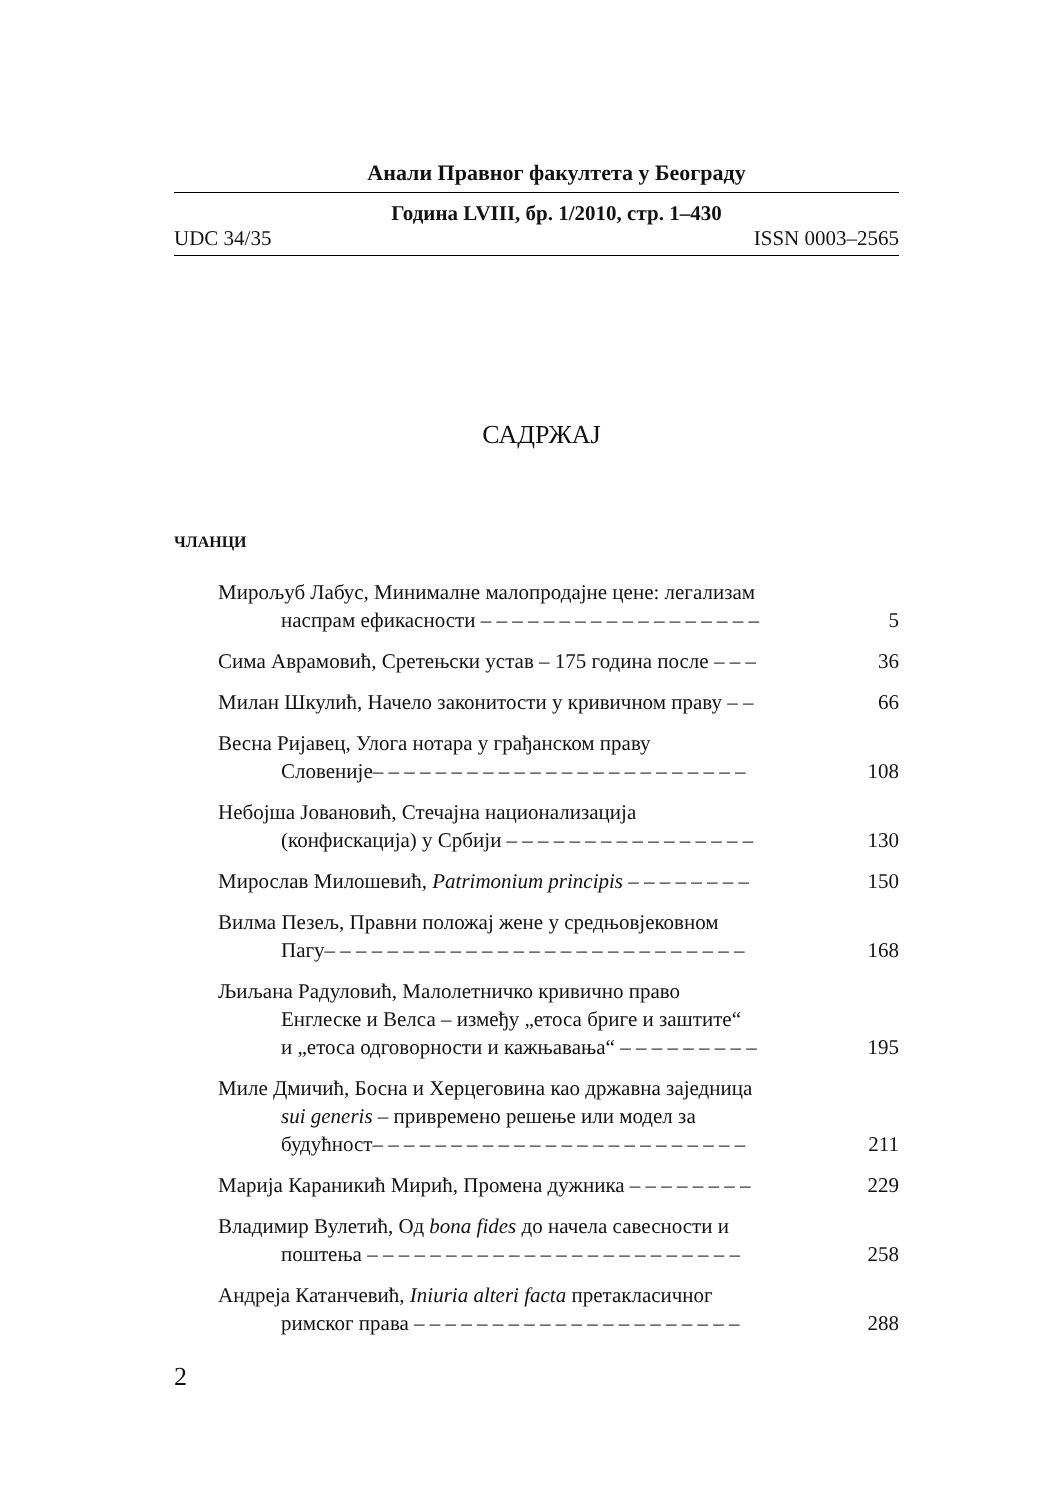Анали Правног факултета у Београду
Година LVIII, бр. 1/2010, стр. 1–430
UDC 34/35 ISSN 0003–2565
САДРЖАЈ
ЧЛАНЦИ
Мирољуб Лабус, Минималне малопродајне цене: легализам
наспрам ефикасности – – – – – – – – – – – – – – – – – –
5
Сима Аврамовић, Сретењски устав – 175 година после – – –
36
Милан Шкулић, Начело законитости у кривичном праву – –
66
Весна Ријавец, Улога нотара у грађанском праву
Словеније– – – – – – – – – – – – – – – – – – – – – – – –
108
Небојша Јовановић, Стечајна национализација
(конфискација) у Србији – – – – – – – – – – – – – – – –
130
Мирослав Милошевић, Patrimonium principis – – – – – – – –
150
Вилма Пезељ, Правни положај жене у средњовјековном
Пагу– – – – – – – – – – – – – – – – – – – – – – – – – – –
168
Љиљана Радуловић, Малолетничко кривично право
Енглеске и Велса – између „етоса бриге и заштите“
и „етоса одговорности и кажњавања“ – – – – – – – – –
195
Миле Дмичић, Босна и Херцеговина као државна заједница
sui generis – привремено решење или модел за
будућност– – – – – – – – – – – – – – – – – – – – – – – –
211
Марија Караникић Мирић, Промена дужника – – – – – – – –
229
Владимир Вулетић, Од bona fides до начела савесности и
поштења – – – – – – – – – – – – – – – – – – – – – – – –
258
Андреја Катанчевић, Iniuria alteri facta претакласичног
римског права – – – – – – – – – – – – – – – – – – – – –
288
2